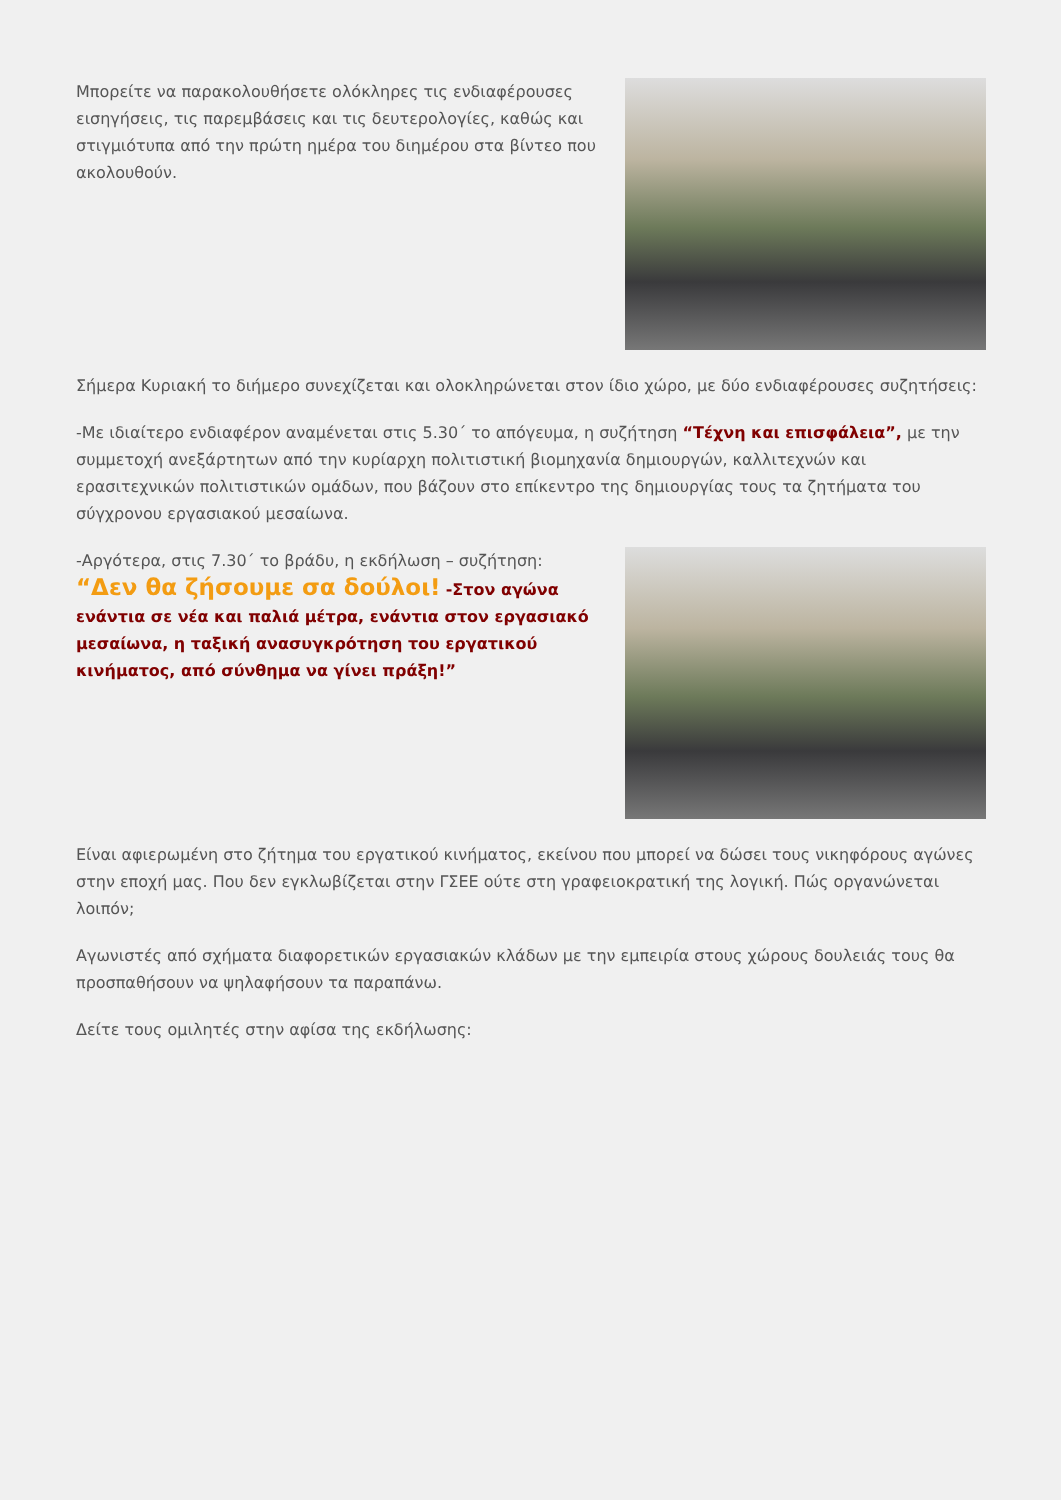Μπορείτε να παρακολουθήσετε ολόκληρες τις ενδιαφέρουσες εισηγήσεις, τις παρεμβάσεις και τις δευτερολογίες, καθώς και στιγμιότυπα από την πρώτη ημέρα του διημέρου στα βίντεο που ακολουθούν.
Σήμερα Κυριακή το διήμερο συνεχίζεται και ολοκληρώνεται στον ίδιο χώρο, με δύο ενδιαφέρουσες συζητήσεις:
-Με ιδιαίτερο ενδιαφέρον αναμένεται στις 5.30΄ το απόγευμα, η συζήτηση “Τέχνη και επισφάλεια”, με την συμμετοχή ανεξάρτητων από την κυρίαρχη πολιτιστική βιομηχανία δημιουργών, καλλιτεχνών και ερασιτεχνικών πολιτιστικών ομάδων, που βάζουν στο επίκεντρο της δημιουργίας τους τα ζητήματα του σύγχρονου εργασιακού μεσαίωνα.
-Αργότερα, στις 7.30΄ το βράδυ, η εκδήλωση – συζήτηση:
“Δεν θα ζήσουμε σα δούλοι! -Στον αγώνα ενάντια σε νέα και παλιά μέτρα, ενάντια στον εργασιακό μεσαίωνα, η ταξική ανασυγκρότηση του εργατικού κινήματος, από σύνθημα να γίνει πράξη!”
Είναι αφιερωμένη στο ζήτημα του εργατικού κινήματος, εκείνου που μπορεί να δώσει τους νικηφόρους αγώνες στην εποχή μας. Που δεν εγκλωβίζεται στην ΓΣΕΕ ούτε στη γραφειοκρατική της λογική. Πώς οργανώνεται λοιπόν;
Αγωνιστές από σχήματα διαφορετικών εργασιακών κλάδων με την εμπειρία στους χώρους δουλειάς τους θα προσπαθήσουν να ψηλαφήσουν τα παραπάνω.
Δείτε τους ομιλητές στην αφίσα της εκδήλωσης: